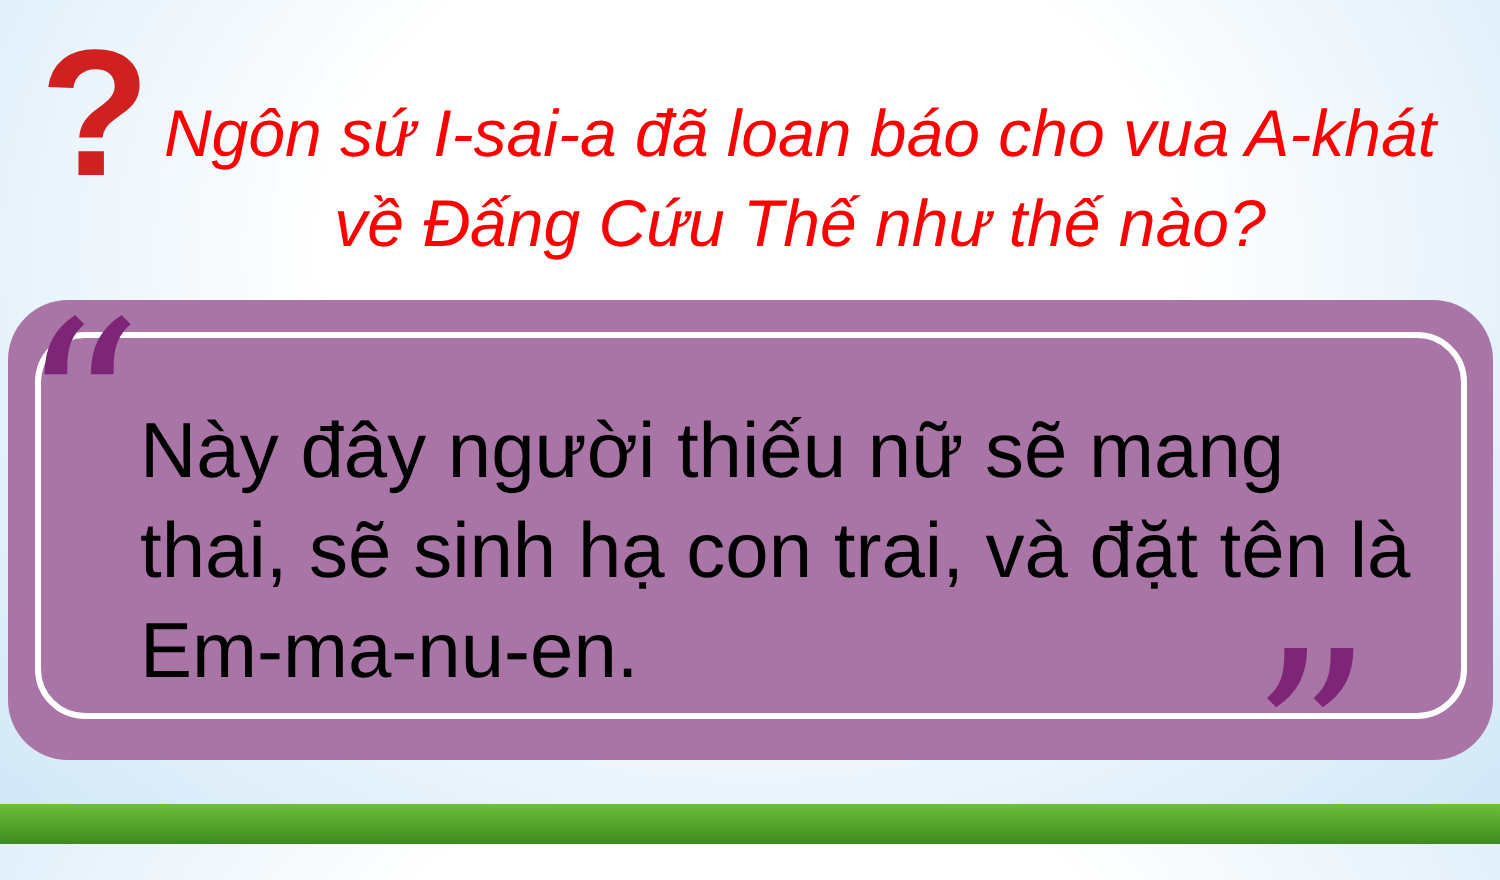?
Ngôn sứ I-sai-a đã loan báo cho vua A-khát về Đấng Cứu Thế như thế nào?
“
Này đây người thiếu nữ sẽ mang thai, sẽ sinh hạ con trai, và đặt tên là Em-ma-nu-en.
”